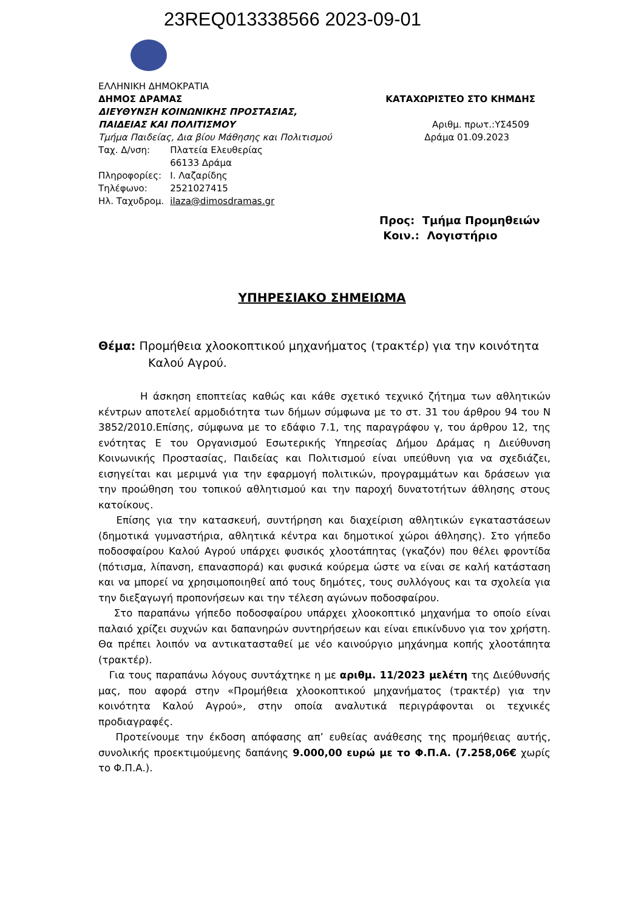23REQ013338566 2023-09-01
ΕΛΛΗΝΙΚΗ ΔΗΜΟΚΡΑΤΙΑ
ΔΗΜΟΣ ΔΡΑΜΑΣ ΚΑΤΑΧΩΡΙΣΤΕΟ ΣΤΟ ΚΗΜΔΗΣ
ΔΙΕΥΘΥΝΣΗ ΚΟΙΝΩΝΙΚΗΣ ΠΡΟΣΤΑΣΙΑΣ,
ΠΑΙΔΕΙΑΣ ΚΑΙ ΠΟΛΙΤΙΣΜΟΥ Αριθμ. πρωτ.:ΥΣ4509
Τμήμα Παιδείας, Δια βίου Μάθησης και Πολιτισμού Δράμα 01.09.2023
| Ταχ. Δ/νση: | Πλατεία Ελευθερίας |
| | 66133 Δράμα |
| Πληροφορίες: | Ι. Λαζαρίδης |
| Τηλέφωνο: | 2521027415 |
| Ηλ. Ταχυδρομ. | ilaza@dimosdramas.gr |
Προς: Τμήμα Προμηθειών
Κοιν.: Λογιστήριο
ΥΠΗΡΕΣΙΑΚΟ ΣΗΜΕΙΩΜΑ
Θέμα: Προμήθεια χλοοκοπτικού μηχανήματος (τρακτέρ) για την κοινότητα
Καλού Αγρού.
Η άσκηση εποπτείας καθώς και κάθε σχετικό τεχνικό ζήτημα των αθλητικών κέντρων αποτελεί αρμοδιότητα των δήμων σύμφωνα με το στ. 31 του άρθρου 94 του Ν 3852/2010.Επίσης, σύμφωνα με το εδάφιο 7.1, της παραγράφου γ, του άρθρου 12, της ενότητας Ε του Οργανισμού Εσωτερικής Υπηρεσίας Δήμου Δράμας η Διεύθυνση Κοινωνικής Προστασίας, Παιδείας και Πολιτισμού είναι υπεύθυνη για να σχεδιάζει, εισηγείται και μεριμνά για την εφαρμογή πολιτικών, προγραμμάτων και δράσεων για την προώθηση του τοπικού αθλητισμού και την παροχή δυνατοτήτων άθλησης στους κατοίκους.
Επίσης για την κατασκευή, συντήρηση και διαχείριση αθλητικών εγκαταστάσεων (δημοτικά γυμναστήρια, αθλητικά κέντρα και δημοτικοί χώροι άθλησης). Στο γήπεδο ποδοσφαίρου Καλού Αγρού υπάρχει φυσικός χλοοτάπητας (γκαζόν) που θέλει φροντίδα (πότισμα, λίπανση, επανασπορά) και φυσικά κούρεμα ώστε να είναι σε καλή κατάσταση και να μπορεί να χρησιμοποιηθεί από τους δημότες, τους συλλόγους και τα σχολεία για την διεξαγωγή προπονήσεων και την τέλεση αγώνων ποδοσφαίρου.
Στο παραπάνω γήπεδο ποδοσφαίρου υπάρχει χλοοκοπτικό μηχανήμα το οποίο είναι παλαιό χρίζει συχνών και δαπανηρών συντηρήσεων και είναι επικίνδυνο για τον χρήστη. Θα πρέπει λοιπόν να αντικατασταθεί με νέο καινούργιο μηχάνημα κοπής χλοοτάπητα (τρακτέρ).
Για τους παραπάνω λόγους συντάχτηκε η με αριθμ. 11/2023 μελέτη της Διεύθυνσής μας, που αφορά στην «Προμήθεια χλοοκοπτικού μηχανήματος (τρακτέρ) για την κοινότητα Καλού Αγρού», στην οποία αναλυτικά περιγράφονται οι τεχνικές προδιαγραφές.
Προτείνουμε την έκδοση απόφασης απ’ ευθείας ανάθεσης της προμήθειας αυτής, συνολικής προεκτιμούμενης δαπάνης 9.000,00 ευρώ με το Φ.Π.Α. (7.258,06€ χωρίς το Φ.Π.Α.).